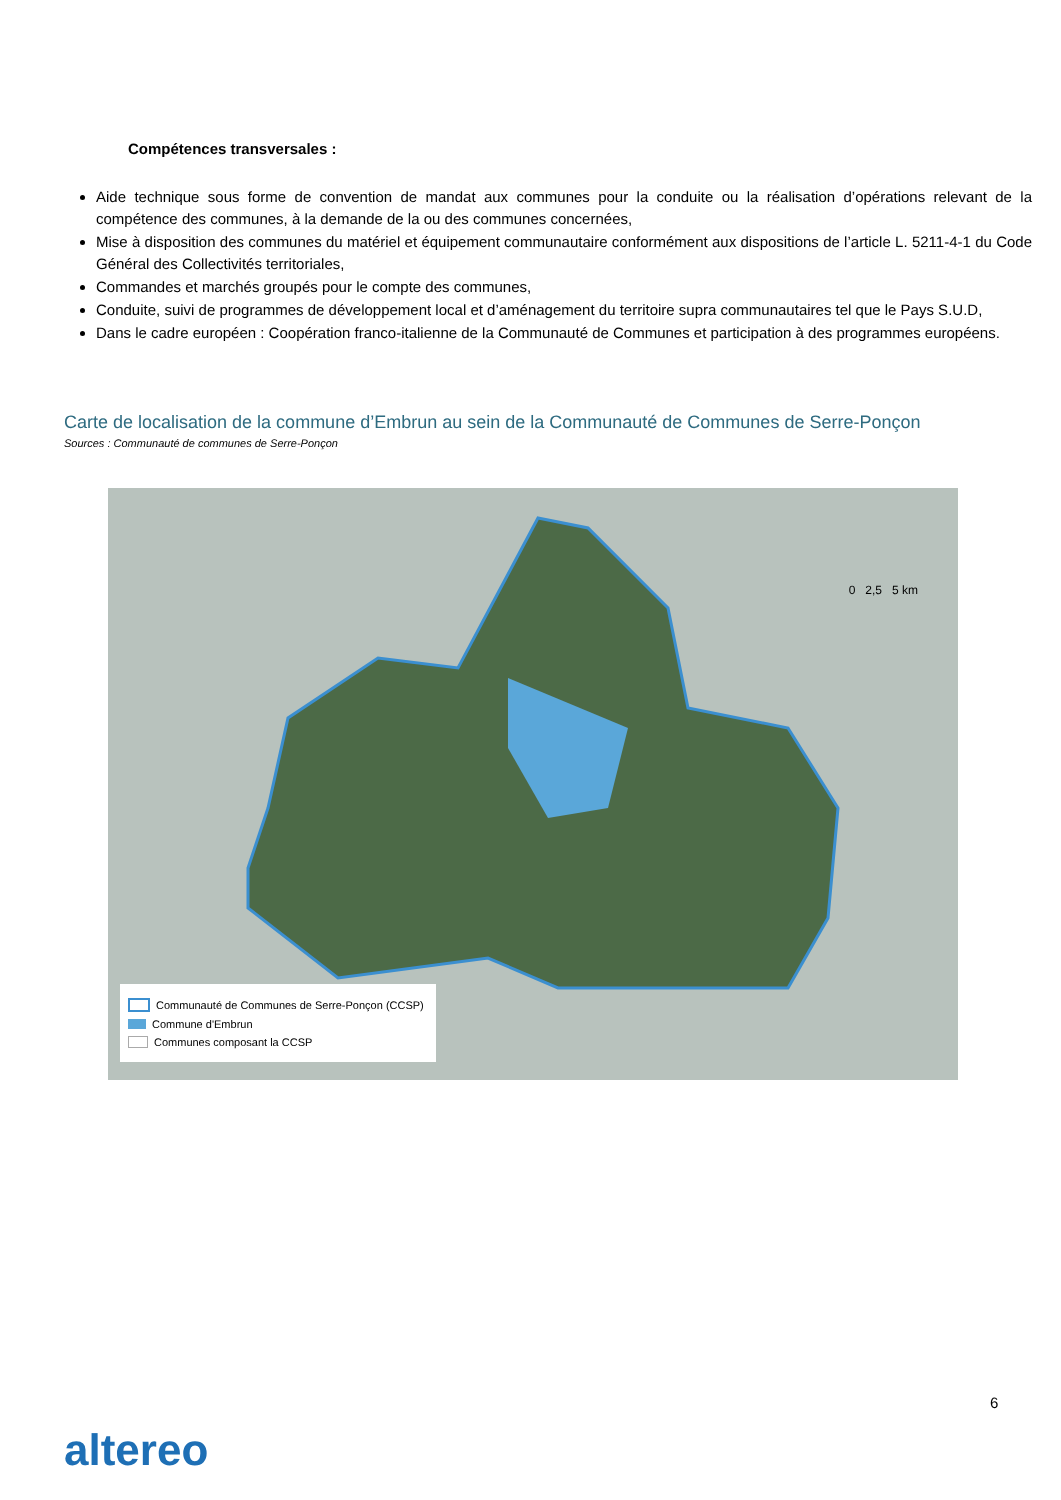Compétences transversales :
Aide technique sous forme de convention de mandat aux communes pour la conduite ou la réalisation d’opérations relevant de la compétence des communes, à la demande de la ou des communes concernées,
Mise à disposition des communes du matériel et équipement communautaire conformément aux dispositions de l’article L. 5211-4-1 du Code Général des Collectivités territoriales,
Commandes et marchés groupés pour le compte des communes,
Conduite, suivi de programmes de développement local et d’aménagement du territoire supra communautaires tel que le Pays S.U.D,
Dans le cadre européen : Coopération franco-italienne de la Communauté de Communes et participation à des programmes européens.
Carte de localisation de la commune d’Embrun au sein de la Communauté de Communes de Serre-Ponçon
Sources : Communauté de communes de Serre-Ponçon
0 2,5 5 km
Communauté de Communes de Serre-Ponçon (CCSP)
Commune d'Embrun
Communes composant la CCSP
6
altereo